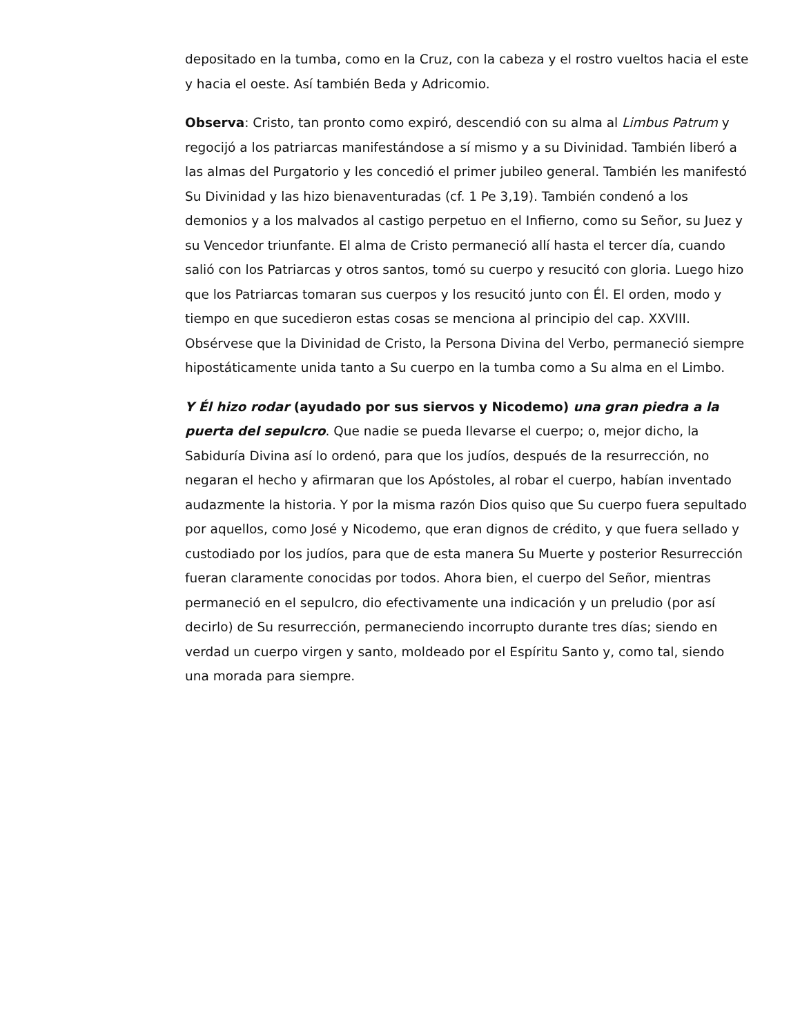depositado en la tumba, como en la Cruz, con la cabeza y el rostro vueltos hacia el este y hacia el oeste. Así también Beda y Adricomio.
Observa: Cristo, tan pronto como expiró, descendió con su alma al Limbus Patrum y regocijó a los patriarcas manifestándose a sí mismo y a su Divinidad. También liberó a las almas del Purgatorio y les concedió el primer jubileo general. También les manifestó Su Divinidad y las hizo bienaventuradas (cf. 1 Pe 3,19). También condenó a los demonios y a los malvados al castigo perpetuo en el Infierno, como su Señor, su Juez y su Vencedor triunfante. El alma de Cristo permaneció allí hasta el tercer día, cuando salió con los Patriarcas y otros santos, tomó su cuerpo y resucitó con gloria. Luego hizo que los Patriarcas tomaran sus cuerpos y los resucitó junto con Él. El orden, modo y tiempo en que sucedieron estas cosas se menciona al principio del cap. XXVIII. Obsérvese que la Divinidad de Cristo, la Persona Divina del Verbo, permaneció siempre hipostáticamente unida tanto a Su cuerpo en la tumba como a Su alma en el Limbo.
Y Él hizo rodar (ayudado por sus siervos y Nicodemo) una gran piedra a la puerta del sepulcro. Que nadie se pueda llevarse el cuerpo; o, mejor dicho, la Sabiduría Divina así lo ordenó, para que los judíos, después de la resurrección, no negaran el hecho y afirmaran que los Apóstoles, al robar el cuerpo, habían inventado audazmente la historia. Y por la misma razón Dios quiso que Su cuerpo fuera sepultado por aquellos, como José y Nicodemo, que eran dignos de crédito, y que fuera sellado y custodiado por los judíos, para que de esta manera Su Muerte y posterior Resurrección fueran claramente conocidas por todos. Ahora bien, el cuerpo del Señor, mientras permaneció en el sepulcro, dio efectivamente una indicación y un preludio (por así decirlo) de Su resurrección, permaneciendo incorrupto durante tres días; siendo en verdad un cuerpo virgen y santo, moldeado por el Espíritu Santo y, como tal, siendo una morada para siempre.